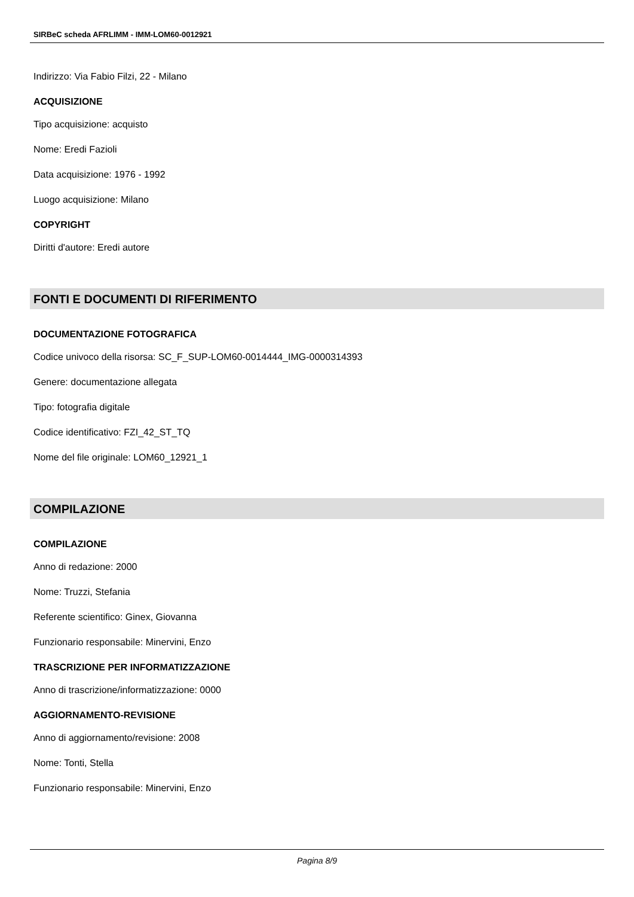SIRBeC scheda AFRLIMM - IMM-LOM60-0012921
Indirizzo: Via Fabio Filzi, 22 - Milano
ACQUISIZIONE
Tipo acquisizione: acquisto
Nome: Eredi Fazioli
Data acquisizione: 1976 - 1992
Luogo acquisizione: Milano
COPYRIGHT
Diritti d'autore: Eredi autore
FONTI E DOCUMENTI DI RIFERIMENTO
DOCUMENTAZIONE FOTOGRAFICA
Codice univoco della risorsa: SC_F_SUP-LOM60-0014444_IMG-0000314393
Genere: documentazione allegata
Tipo: fotografia digitale
Codice identificativo: FZI_42_ST_TQ
Nome del file originale: LOM60_12921_1
COMPILAZIONE
COMPILAZIONE
Anno di redazione: 2000
Nome: Truzzi, Stefania
Referente scientifico: Ginex, Giovanna
Funzionario responsabile: Minervini, Enzo
TRASCRIZIONE PER INFORMATIZZAZIONE
Anno di trascrizione/informatizzazione: 0000
AGGIORNAMENTO-REVISIONE
Anno di aggiornamento/revisione: 2008
Nome: Tonti, Stella
Funzionario responsabile: Minervini, Enzo
Pagina 8/9